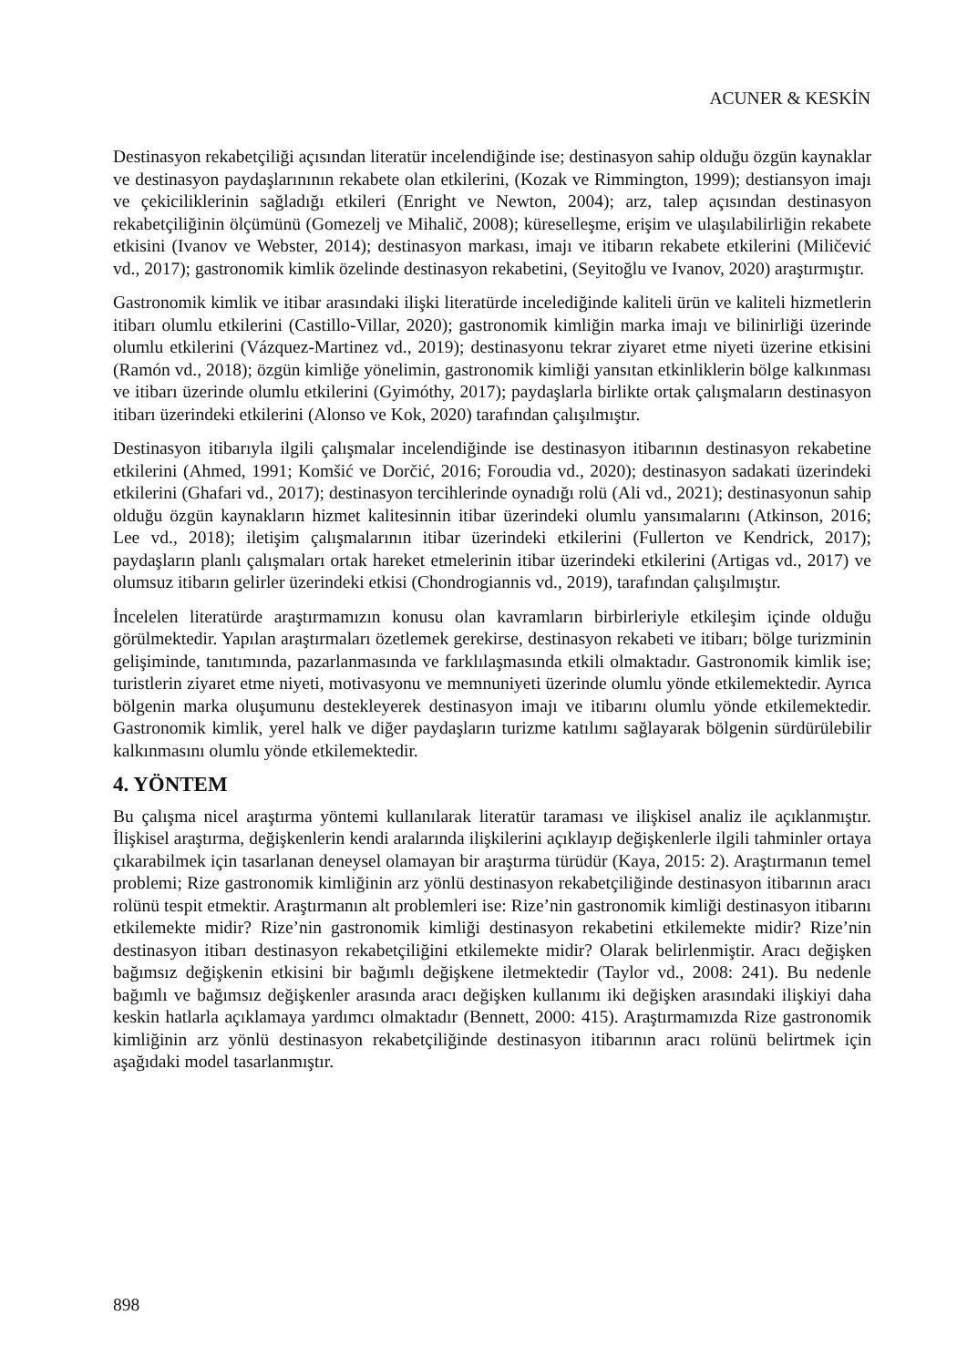ACUNER & KESKİN
Destinasyon rekabetçiliği açısından literatür incelendiğinde ise; destinasyon sahip olduğu özgün kaynaklar ve destinasyon paydaşlarınının rekabete olan etkilerini, (Kozak ve Rimmington, 1999); destiansyon imajı ve çekiciliklerinin sağladığı etkileri (Enright ve Newton, 2004); arz, talep açısından destinasyon rekabetçiliğinin ölçümünü (Gomezelj ve Mihalič, 2008); küreselleşme, erişim ve ulaşılabilirliğin rekabete etkisini (Ivanov ve Webster, 2014); destinasyon markası, imajı ve itibarın rekabete etkilerini (Miličević vd., 2017); gastronomik kimlik özelinde destinasyon rekabetini, (Seyitoğlu ve Ivanov, 2020) araştırmıştır.
Gastronomik kimlik ve itibar arasındaki ilişki literatürde incelediğinde kaliteli ürün ve kaliteli hizmetlerin itibarı olumlu etkilerini (Castillo-Villar, 2020); gastronomik kimliğin marka imajı ve bilinirliği üzerinde olumlu etkilerini (Vázquez-Martinez vd., 2019); destinasyonu tekrar ziyaret etme niyeti üzerine etkisini (Ramón vd., 2018); özgün kimliğe yönelimin, gastronomik kimliği yansıtan etkinliklerin bölge kalkınması ve itibarı üzerinde olumlu etkilerini (Gyimóthy, 2017); paydaşlarla birlikte ortak çalışmaların destinasyon itibarı üzerindeki etkilerini (Alonso ve Kok, 2020) tarafından çalışılmıştır.
Destinasyon itibarıyla ilgili çalışmalar incelendiğinde ise destinasyon itibarının destinasyon rekabetine etkilerini (Ahmed, 1991; Komšić ve Dorčić, 2016; Foroudia vd., 2020); destinasyon sadakati üzerindeki etkilerini (Ghafari vd., 2017); destinasyon tercihlerinde oynadığı rolü (Ali vd., 2021); destinasyonun sahip olduğu özgün kaynakların hizmet kalitesinnin itibar üzerindeki olumlu yansımalarını (Atkinson, 2016; Lee vd., 2018); iletişim çalışmalarının itibar üzerindeki etkilerini (Fullerton ve Kendrick, 2017); paydaşların planlı çalışmaları ortak hareket etmelerinin itibar üzerindeki etkilerini (Artigas vd., 2017) ve olumsuz itibarın gelirler üzerindeki etkisi (Chondrogiannis vd., 2019), tarafından çalışılmıştır.
İncelelen literatürde araştırmamızın konusu olan kavramların birbirleriyle etkileşim içinde olduğu görülmektedir. Yapılan araştırmaları özetlemek gerekirse, destinasyon rekabeti ve itibarı; bölge turizminin gelişiminde, tanıtımında, pazarlanmasında ve farklılaşmasında etkili olmaktadır. Gastronomik kimlik ise; turistlerin ziyaret etme niyeti, motivasyonu ve memnuniyeti üzerinde olumlu yönde etkilemektedir. Ayrıca bölgenin marka oluşumunu destekleyerek destinasyon imajı ve itibarını olumlu yönde etkilemektedir. Gastronomik kimlik, yerel halk ve diğer paydaşların turizme katılımı sağlayarak bölgenin sürdürülebilir kalkınmasını olumlu yönde etkilemektedir.
4. YÖNTEM
Bu çalışma nicel araştırma yöntemi kullanılarak literatür taraması ve ilişkisel analiz ile açıklanmıştır. İlişkisel araştırma, değişkenlerin kendi aralarında ilişkilerini açıklayıp değişkenlerle ilgili tahminler ortaya çıkarabilmek için tasarlanan deneysel olamayan bir araştırma türüdür (Kaya, 2015: 2). Araştırmanın temel problemi; Rize gastronomik kimliğinin arz yönlü destinasyon rekabetçiliğinde destinasyon itibarının aracı rolünü tespit etmektir. Araştırmanın alt problemleri ise: Rize’nin gastronomik kimliği destinasyon itibarını etkilemekte midir? Rize’nin gastronomik kimliği destinasyon rekabetini etkilemekte midir? Rize’nin destinasyon itibarı destinasyon rekabetçiliğini etkilemekte midir? Olarak belirlenmiştir. Aracı değişken bağımsız değişkenin etkisini bir bağımlı değişkene iletmektedir (Taylor vd., 2008: 241). Bu nedenle bağımlı ve bağımsız değişkenler arasında aracı değişken kullanımı iki değişken arasındaki ilişkiyi daha keskin hatlarla açıklamaya yardımcı olmaktadır (Bennett, 2000: 415). Araştırmamızda Rize gastronomik kimliğinin arz yönlü destinasyon rekabetçiliğinde destinasyon itibarının aracı rolünü belirtmek için aşağıdaki model tasarlanmıştır.
898